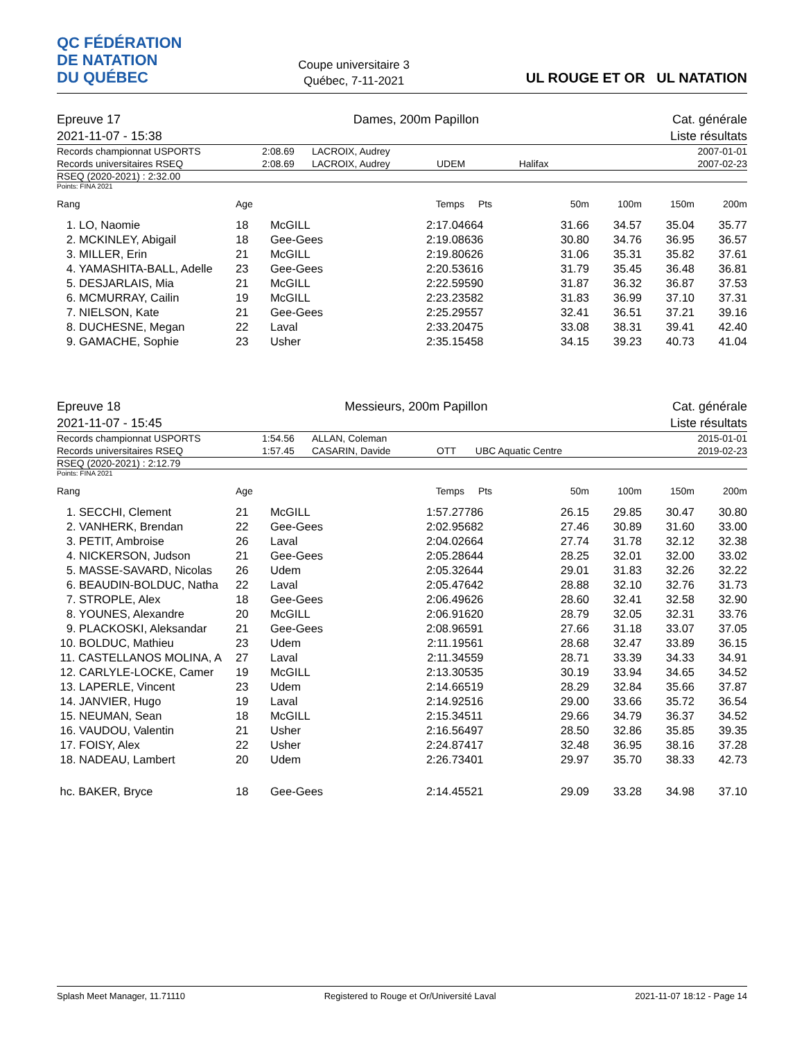QC FÉDÉRATION
DE NATATION
DU QUÉBEC
Coupe universitaire 3
Québec, 7-11-2021
UL ROUGE ET OR UL NATATION
Epreuve 17
2021-11-07 - 15:38 Dames, 200m Papillon Cat. générale
Liste résultats
| Records championnat USPORTS | 2:08.69 | LACROIX, Audrey | | | 2007-01-01 |
| Records universitaires RSEQ | 2:08.69 | LACROIX, Audrey | UDEM | Halifax | 2007-02-23 |
RSEQ (2020-2021) : 2:32.00
Points: FINA 2021
| Rang | Age | | Temps | Pts | 50m | 100m | 150m | 200m |
| --- | --- | --- | --- | --- | --- | --- | --- | --- |
| 1. LO, Naomie | 18 | McGILL | 2:17.04 | 664 | 31.66 | 34.57 | 35.04 | 35.77 |
| 2. MCKINLEY, Abigail | 18 | Gee-Gees | 2:19.08 | 636 | 30.80 | 34.76 | 36.95 | 36.57 |
| 3. MILLER, Erin | 21 | McGILL | 2:19.80 | 626 | 31.06 | 35.31 | 35.82 | 37.61 |
| 4. YAMASHITA-BALL, Adelle | 23 | Gee-Gees | 2:20.53 | 616 | 31.79 | 35.45 | 36.48 | 36.81 |
| 5. DESJARLAIS, Mia | 21 | McGILL | 2:22.59 | 590 | 31.87 | 36.32 | 36.87 | 37.53 |
| 6. MCMURRAY, Cailin | 19 | McGILL | 2:23.23 | 582 | 31.83 | 36.99 | 37.10 | 37.31 |
| 7. NIELSON, Kate | 21 | Gee-Gees | 2:25.29 | 557 | 32.41 | 36.51 | 37.21 | 39.16 |
| 8. DUCHESNE, Megan | 22 | Laval | 2:33.20 | 475 | 33.08 | 38.31 | 39.41 | 42.40 |
| 9. GAMACHE, Sophie | 23 | Usher | 2:35.15 | 458 | 34.15 | 39.23 | 40.73 | 41.04 |
Epreuve 18
2021-11-07 - 15:45 Messieurs, 200m Papillon Cat. générale
Liste résultats
| Records championnat USPORTS | 1:54.56 | ALLAN, Coleman | | | 2015-01-01 |
| Records universitaires RSEQ | 1:57.45 | CASARIN, Davide | OTT | UBC Aquatic Centre | 2019-02-23 |
RSEQ (2020-2021) : 2:12.79
Points: FINA 2021
| Rang | Age | | Temps | Pts | 50m | 100m | 150m | 200m |
| --- | --- | --- | --- | --- | --- | --- | --- | --- |
| 1. SECCHI, Clement | 21 | McGILL | 1:57.27 | 786 | 26.15 | 29.85 | 30.47 | 30.80 |
| 2. VANHERK, Brendan | 22 | Gee-Gees | 2:02.95 | 682 | 27.46 | 30.89 | 31.60 | 33.00 |
| 3. PETIT, Ambroise | 26 | Laval | 2:04.02 | 664 | 27.74 | 31.78 | 32.12 | 32.38 |
| 4. NICKERSON, Judson | 21 | Gee-Gees | 2:05.28 | 644 | 28.25 | 32.01 | 32.00 | 33.02 |
| 5. MASSE-SAVARD, Nicolas | 26 | Udem | 2:05.32 | 644 | 29.01 | 31.83 | 32.26 | 32.22 |
| 6. BEAUDIN-BOLDUC, Natha | 22 | Laval | 2:05.47 | 642 | 28.88 | 32.10 | 32.76 | 31.73 |
| 7. STROPLE, Alex | 18 | Gee-Gees | 2:06.49 | 626 | 28.60 | 32.41 | 32.58 | 32.90 |
| 8. YOUNES, Alexandre | 20 | McGILL | 2:06.91 | 620 | 28.79 | 32.05 | 32.31 | 33.76 |
| 9. PLACKOSKI, Aleksandar | 21 | Gee-Gees | 2:08.96 | 591 | 27.66 | 31.18 | 33.07 | 37.05 |
| 10. BOLDUC, Mathieu | 23 | Udem | 2:11.19 | 561 | 28.68 | 32.47 | 33.89 | 36.15 |
| 11. CASTELLANOS MOLINA, A | 27 | Laval | 2:11.34 | 559 | 28.71 | 33.39 | 34.33 | 34.91 |
| 12. CARLYLE-LOCKE, Camer | 19 | McGILL | 2:13.30 | 535 | 30.19 | 33.94 | 34.65 | 34.52 |
| 13. LAPERLE, Vincent | 23 | Udem | 2:14.66 | 519 | 28.29 | 32.84 | 35.66 | 37.87 |
| 14. JANVIER, Hugo | 19 | Laval | 2:14.92 | 516 | 29.00 | 33.66 | 35.72 | 36.54 |
| 15. NEUMAN, Sean | 18 | McGILL | 2:15.34 | 511 | 29.66 | 34.79 | 36.37 | 34.52 |
| 16. VAUDOU, Valentin | 21 | Usher | 2:16.56 | 497 | 28.50 | 32.86 | 35.85 | 39.35 |
| 17. FOISY, Alex | 22 | Usher | 2:24.87 | 417 | 32.48 | 36.95 | 38.16 | 37.28 |
| 18. NADEAU, Lambert | 20 | Udem | 2:26.73 | 401 | 29.97 | 35.70 | 38.33 | 42.73 |
| hc. BAKER, Bryce | 18 | Gee-Gees | 2:14.45 | 521 | 29.09 | 33.28 | 34.98 | 37.10 |
Splash Meet Manager, 11.71110 Registered to Rouge et Or/Université Laval 2021-11-07 18:12 - Page 14